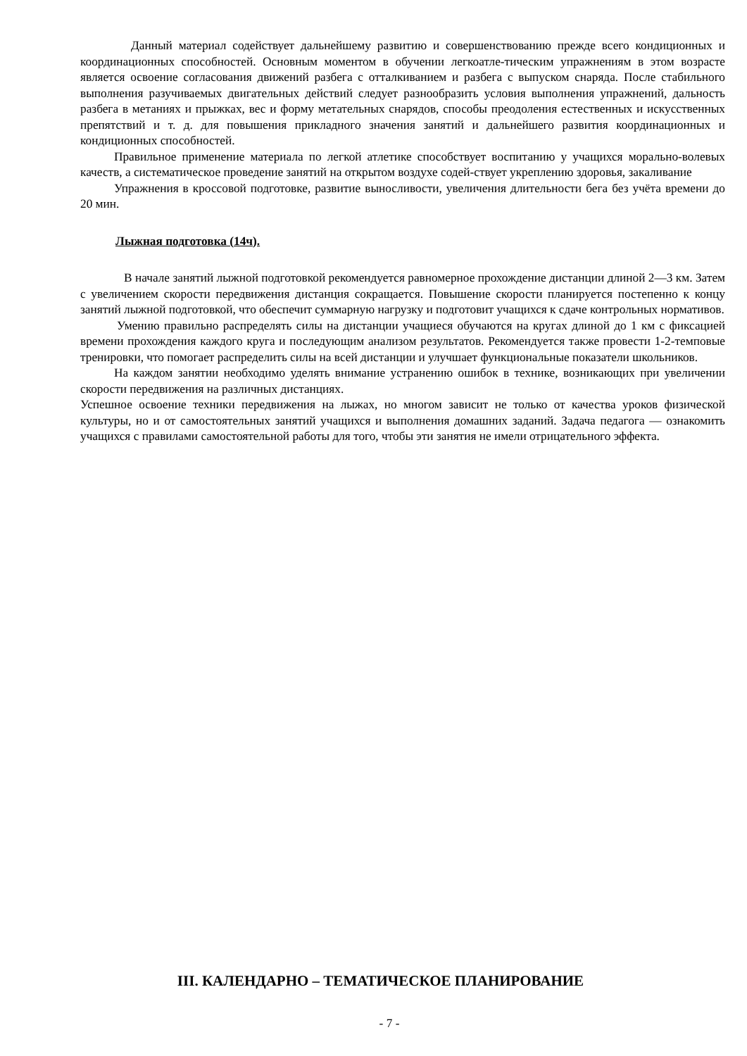Данный материал содействует дальнейшему развитию и совершенствованию прежде всего кондиционных и координационных способностей. Основным моментом в обучении легкоатле-тическим упражнениям в этом возрасте является освоение согласования движений разбега с отталкиванием и разбега с выпуском снаряда. После стабильного выполнения разучиваемых двигательных действий следует разнообразить условия выполнения упражнений, дальность разбега в метаниях и прыжках, вес и форму метательных снарядов, способы преодоления естественных и искусственных препятствий и т. д. для повышения прикладного значения занятий и дальнейшего развития координационных и кондиционных способностей.
Правильное применение материала по легкой атлетике способствует воспитанию у учащихся морально-волевых качеств, а систематическое проведение занятий на открытом воздухе содей-ствует укреплению здоровья, закаливание
Упражнения в кроссовой подготовке, развитие выносливости, увеличения длительности бега без учёта времени до 20 мин.
Лыжная подготовка (14ч).
В начале занятий лыжной подготовкой рекомендуется равномерное прохождение дистанции длиной 2—3 км. Затем с увеличением скорости передвижения дистанция сокращается. Повышение скорости планируется постепенно к концу занятий лыжной подготовкой, что обеспечит суммарную нагрузку и подготовит учащихся к сдаче контрольных нормативов.
Умению правильно распределять силы на дистанции учащиеся обучаются на кругах длиной до 1 км с фиксацией времени прохождения каждого круга и последующим анализом результатов. Рекомендуется также провести 1-2-темповые тренировки, что помогает распределить силы на всей дистанции и улучшает функциональные показатели школьников.
На каждом занятии необходимо уделять внимание устранению ошибок в технике, возникающих при увеличении скорости передвижения на различных дистанциях.
Успешное освоение техники передвижения на лыжах, но многом зависит не только от качества уроков физической культуры, но и от самостоятельных занятий учащихся и выполнения домашних заданий. Задача педагога — ознакомить учащихся с правилами самостоятельной работы для того, чтобы эти занятия не имели отрицательного эффекта.
III. КАЛЕНДАРНО – ТЕМАТИЧЕСКОЕ ПЛАНИРОВАНИЕ
- 7 -